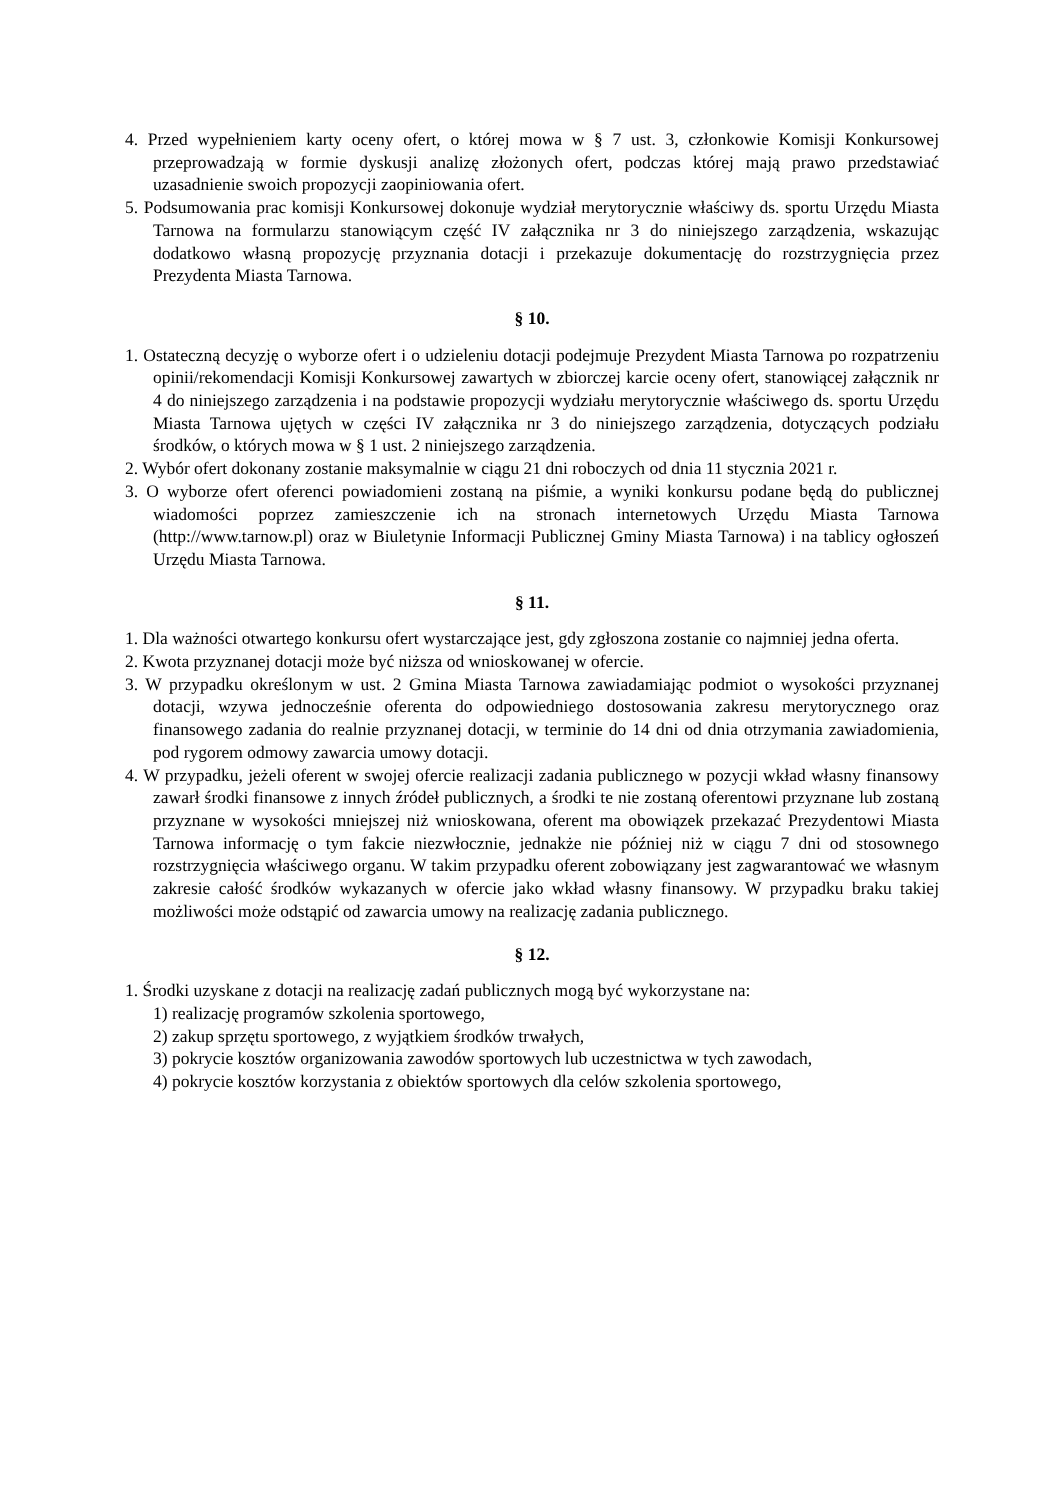4. Przed wypełnieniem karty oceny ofert, o której mowa w § 7 ust. 3, członkowie Komisji Konkursowej przeprowadzają w formie dyskusji analizę złożonych ofert, podczas której mają prawo przedstawiać uzasadnienie swoich propozycji zaopiniowania ofert.
5. Podsumowania prac komisji Konkursowej dokonuje wydział merytorycznie właściwy ds. sportu Urzędu Miasta Tarnowa na formularzu stanowiącym część IV załącznika nr 3 do niniejszego zarządzenia, wskazując dodatkowo własną propozycję przyznania dotacji i przekazuje dokumentację do rozstrzygnięcia przez Prezydenta Miasta Tarnowa.
§ 10.
1. Ostateczną decyzję o wyborze ofert i o udzieleniu dotacji podejmuje Prezydent Miasta Tarnowa po rozpatrzeniu opinii/rekomendacji Komisji Konkursowej zawartych w zbiorczej karcie oceny ofert, stanowiącej załącznik nr 4 do niniejszego zarządzenia i na podstawie propozycji wydziału merytorycznie właściwego ds. sportu Urzędu Miasta Tarnowa ujętych w części IV załącznika nr 3 do niniejszego zarządzenia, dotyczących podziału środków, o których mowa w § 1 ust. 2 niniejszego zarządzenia.
2. Wybór ofert dokonany zostanie maksymalnie w ciągu 21 dni roboczych od dnia 11 stycznia 2021 r.
3. O wyborze ofert oferenci powiadomieni zostaną na piśmie, a wyniki konkursu podane będą do publicznej wiadomości poprzez zamieszczenie ich na stronach internetowych Urzędu Miasta Tarnowa (http://www.tarnow.pl) oraz w Biuletynie Informacji Publicznej Gminy Miasta Tarnowa) i na tablicy ogłoszeń Urzędu Miasta Tarnowa.
§ 11.
1. Dla ważności otwartego konkursu ofert wystarczające jest, gdy zgłoszona zostanie co najmniej jedna oferta.
2. Kwota przyznanej dotacji może być niższa od wnioskowanej w ofercie.
3. W przypadku określonym w ust. 2 Gmina Miasta Tarnowa zawiadamiając podmiot o wysokości przyznanej dotacji, wzywa jednocześnie oferenta do odpowiedniego dostosowania zakresu merytorycznego oraz finansowego zadania do realnie przyznanej dotacji, w terminie do 14 dni od dnia otrzymania zawiadomienia, pod rygorem odmowy zawarcia umowy dotacji.
4. W przypadku, jeżeli oferent w swojej ofercie realizacji zadania publicznego w pozycji wkład własny finansowy zawarł środki finansowe z innych źródeł publicznych, a środki te nie zostaną oferentowi przyznane lub zostaną przyznane w wysokości mniejszej niż wnioskowana, oferent ma obowiązek przekazać Prezydentowi Miasta Tarnowa informację o tym fakcie niezwłocznie, jednakże nie później niż w ciągu 7 dni od stosownego rozstrzygnięcia właściwego organu. W takim przypadku oferent zobowiązany jest zagwarantować we własnym zakresie całość środków wykazanych w ofercie jako wkład własny finansowy. W przypadku braku takiej możliwości może odstąpić od zawarcia umowy na realizację zadania publicznego.
§ 12.
1. Środki uzyskane z dotacji na realizację zadań publicznych mogą być wykorzystane na:
1) realizację programów szkolenia sportowego,
2) zakup sprzętu sportowego, z wyjątkiem środków trwałych,
3) pokrycie kosztów organizowania zawodów sportowych lub uczestnictwa w tych zawodach,
4) pokrycie kosztów korzystania z obiektów sportowych dla celów szkolenia sportowego,